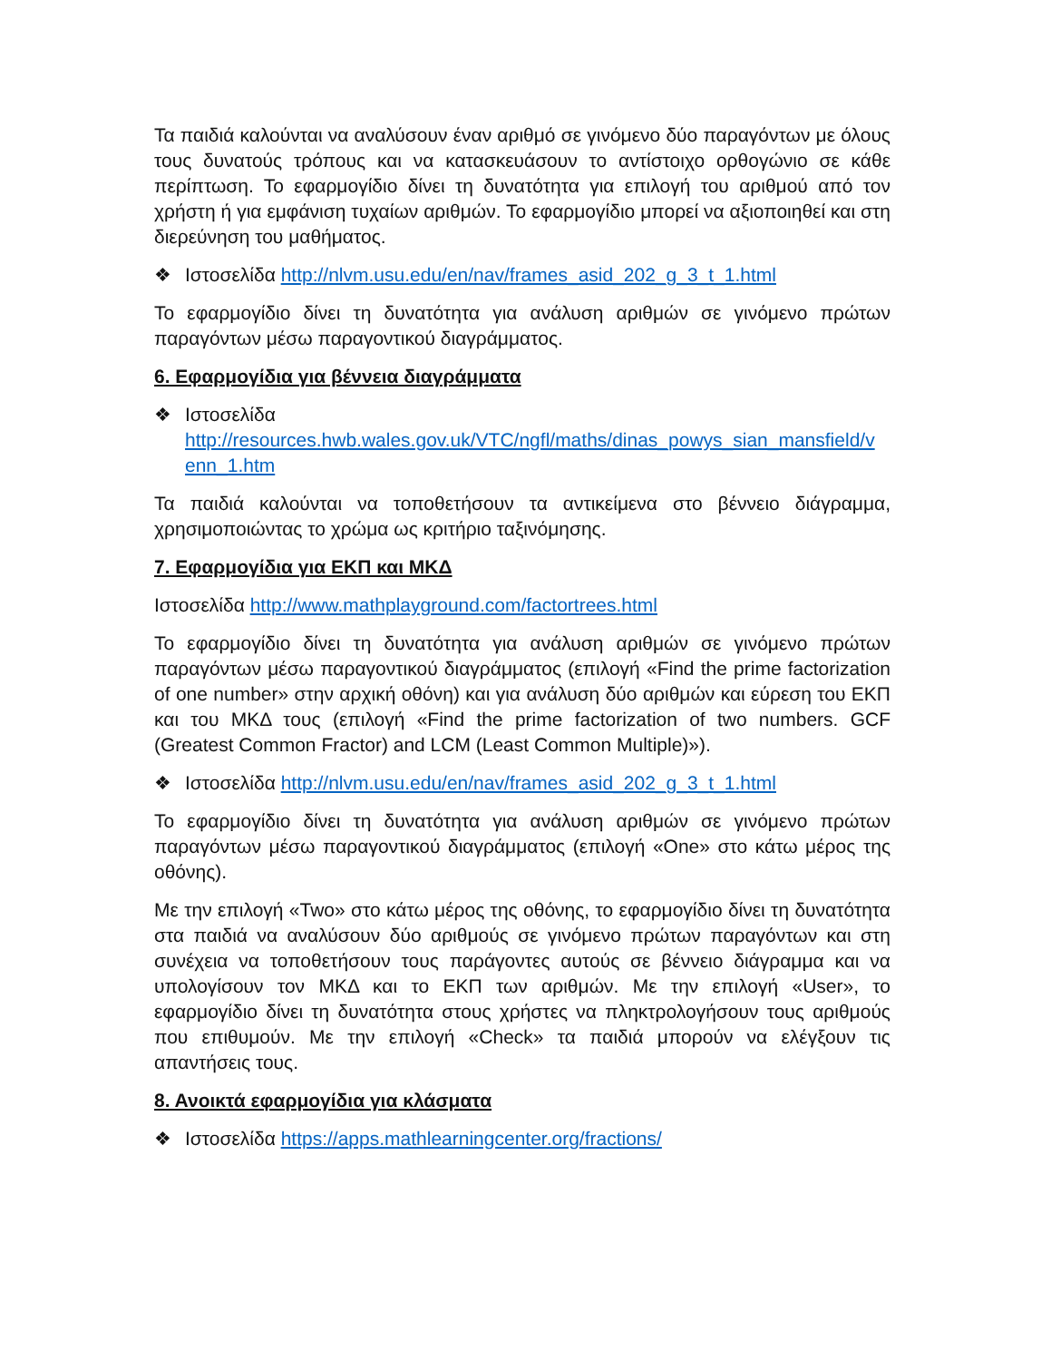Τα παιδιά καλούνται να αναλύσουν έναν αριθμό σε γινόμενο δύο παραγόντων με όλους τους δυνατούς τρόπους και να κατασκευάσουν το αντίστοιχο ορθογώνιο σε κάθε περίπτωση. Το εφαρμογίδιο δίνει τη δυνατότητα για επιλογή του αριθμού από τον χρήστη ή για εμφάνιση τυχαίων αριθμών. Το εφαρμογίδιο μπορεί να αξιοποιηθεί και στη διερεύνηση του μαθήματος.
❖ Ιστοσελίδα http://nlvm.usu.edu/en/nav/frames_asid_202_g_3_t_1.html
Το εφαρμογίδιο δίνει τη δυνατότητα για ανάλυση αριθμών σε γινόμενο πρώτων παραγόντων μέσω παραγοντικού διαγράμματος.
6. Εφαρμογίδια για βέννεια διαγράμματα
❖ Ιστοσελίδα http://resources.hwb.wales.gov.uk/VTC/ngfl/maths/dinas_powys_sian_mansfield/v enn_1.htm
Τα παιδιά καλούνται να τοποθετήσουν τα αντικείμενα στο βέννειο διάγραμμα, χρησιμοποιώντας το χρώμα ως κριτήριο ταξινόμησης.
7. Εφαρμογίδια για ΕΚΠ και ΜΚΔ
Ιστοσελίδα http://www.mathplayground.com/factortrees.html
Το εφαρμογίδιο δίνει τη δυνατότητα για ανάλυση αριθμών σε γινόμενο πρώτων παραγόντων μέσω παραγοντικού διαγράμματος (επιλογή «Find the prime factorization of one number» στην αρχική οθόνη) και για ανάλυση δύο αριθμών και εύρεση του ΕΚΠ και του ΜΚΔ τους (επιλογή «Find the prime factorization of two numbers. GCF (Greatest Common Fractor) and LCM (Least Common Multiple)»).
❖ Ιστοσελίδα http://nlvm.usu.edu/en/nav/frames_asid_202_g_3_t_1.html
Το εφαρμογίδιο δίνει τη δυνατότητα για ανάλυση αριθμών σε γινόμενο πρώτων παραγόντων μέσω παραγοντικού διαγράμματος (επιλογή «One» στο κάτω μέρος της οθόνης).
Με την επιλογή «Two» στο κάτω μέρος της οθόνης, το εφαρμογίδιο δίνει τη δυνατότητα στα παιδιά να αναλύσουν δύο αριθμούς σε γινόμενο πρώτων παραγόντων και στη συνέχεια να τοποθετήσουν τους παράγοντες αυτούς σε βέννειο διάγραμμα και να υπολογίσουν τον ΜΚΔ και το ΕΚΠ των αριθμών. Με την επιλογή «User», το εφαρμογίδιο δίνει τη δυνατότητα στους χρήστες να πληκτρολογήσουν τους αριθμούς που επιθυμούν. Με την επιλογή «Check» τα παιδιά μπορούν να ελέγξουν τις απαντήσεις τους.
8. Ανοικτά εφαρμογίδια για κλάσματα
❖ Ιστοσελίδα https://apps.mathlearningcenter.org/fractions/